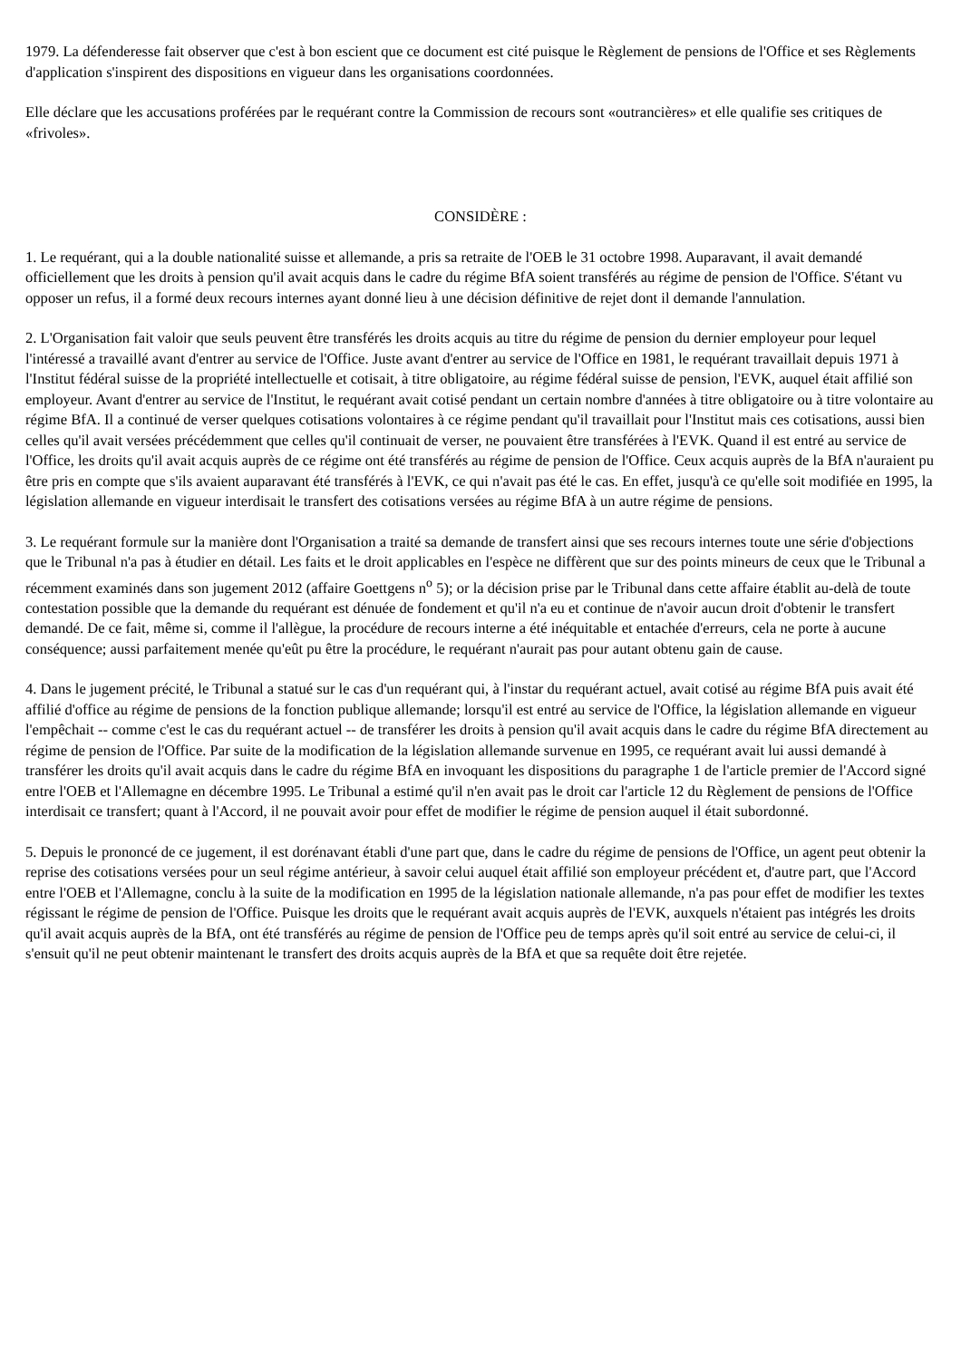1979. La défenderesse fait observer que c'est à bon escient que ce document est cité puisque le Règlement de pensions de l'Office et ses Règlements d'application s'inspirent des dispositions en vigueur dans les organisations coordonnées.
Elle déclare que les accusations proférées par le requérant contre la Commission de recours sont «outrancières» et elle qualifie ses critiques de «frivoles».
CONSIDÈRE :
1. Le requérant, qui a la double nationalité suisse et allemande, a pris sa retraite de l'OEB le 31 octobre 1998. Auparavant, il avait demandé officiellement que les droits à pension qu'il avait acquis dans le cadre du régime BfA soient transférés au régime de pension de l'Office. S'étant vu opposer un refus, il a formé deux recours internes ayant donné lieu à une décision définitive de rejet dont il demande l'annulation.
2. L'Organisation fait valoir que seuls peuvent être transférés les droits acquis au titre du régime de pension du dernier employeur pour lequel l'intéressé a travaillé avant d'entrer au service de l'Office. Juste avant d'entrer au service de l'Office en 1981, le requérant travaillait depuis 1971 à l'Institut fédéral suisse de la propriété intellectuelle et cotisait, à titre obligatoire, au régime fédéral suisse de pension, l'EVK, auquel était affilié son employeur. Avant d'entrer au service de l'Institut, le requérant avait cotisé pendant un certain nombre d'années à titre obligatoire ou à titre volontaire au régime BfA. Il a continué de verser quelques cotisations volontaires à ce régime pendant qu'il travaillait pour l'Institut mais ces cotisations, aussi bien celles qu'il avait versées précédemment que celles qu'il continuait de verser, ne pouvaient être transférées à l'EVK. Quand il est entré au service de l'Office, les droits qu'il avait acquis auprès de ce régime ont été transférés au régime de pension de l'Office. Ceux acquis auprès de la BfA n'auraient pu être pris en compte que s'ils avaient auparavant été transférés à l'EVK, ce qui n'avait pas été le cas. En effet, jusqu'à ce qu'elle soit modifiée en 1995, la législation allemande en vigueur interdisait le transfert des cotisations versées au régime BfA à un autre régime de pensions.
3. Le requérant formule sur la manière dont l'Organisation a traité sa demande de transfert ainsi que ses recours internes toute une série d'objections que le Tribunal n'a pas à étudier en détail. Les faits et le droit applicables en l'espèce ne diffèrent que sur des points mineurs de ceux que le Tribunal a récemment examinés dans son jugement 2012 (affaire Goettgens n<sup>o</sup> 5); or la décision prise par le Tribunal dans cette affaire établit au-delà de toute contestation possible que la demande du requérant est dénuée de fondement et qu'il n'a eu et continue de n'avoir aucun droit d'obtenir le transfert demandé. De ce fait, même si, comme il l'allègue, la procédure de recours interne a été inéquitable et entachée d'erreurs, cela ne porte à aucune conséquence; aussi parfaitement menée qu'eût pu être la procédure, le requérant n'aurait pas pour autant obtenu gain de cause.
4. Dans le jugement précité, le Tribunal a statué sur le cas d'un requérant qui, à l'instar du requérant actuel, avait cotisé au régime BfA puis avait été affilié d'office au régime de pensions de la fonction publique allemande; lorsqu'il est entré au service de l'Office, la législation allemande en vigueur l'empêchait -- comme c'est le cas du requérant actuel -- de transférer les droits à pension qu'il avait acquis dans le cadre du régime BfA directement au régime de pension de l'Office. Par suite de la modification de la législation allemande survenue en 1995, ce requérant avait lui aussi demandé à transférer les droits qu'il avait acquis dans le cadre du régime BfA en invoquant les dispositions du paragraphe 1 de l'article premier de l'Accord signé entre l'OEB et l'Allemagne en décembre 1995. Le Tribunal a estimé qu'il n'en avait pas le droit car l'article 12 du Règlement de pensions de l'Office interdisait ce transfert; quant à l'Accord, il ne pouvait avoir pour effet de modifier le régime de pension auquel il était subordonné.
5. Depuis le prononcé de ce jugement, il est dorénavant établi d'une part que, dans le cadre du régime de pensions de l'Office, un agent peut obtenir la reprise des cotisations versées pour un seul régime antérieur, à savoir celui auquel était affilié son employeur précédent et, d'autre part, que l'Accord entre l'OEB et l'Allemagne, conclu à la suite de la modification en 1995 de la législation nationale allemande, n'a pas pour effet de modifier les textes régissant le régime de pension de l'Office. Puisque les droits que le requérant avait acquis auprès de l'EVK, auxquels n'étaient pas intégrés les droits qu'il avait acquis auprès de la BfA, ont été transférés au régime de pension de l'Office peu de temps après qu'il soit entré au service de celui-ci, il s'ensuit qu'il ne peut obtenir maintenant le transfert des droits acquis auprès de la BfA et que sa requête doit être rejetée.